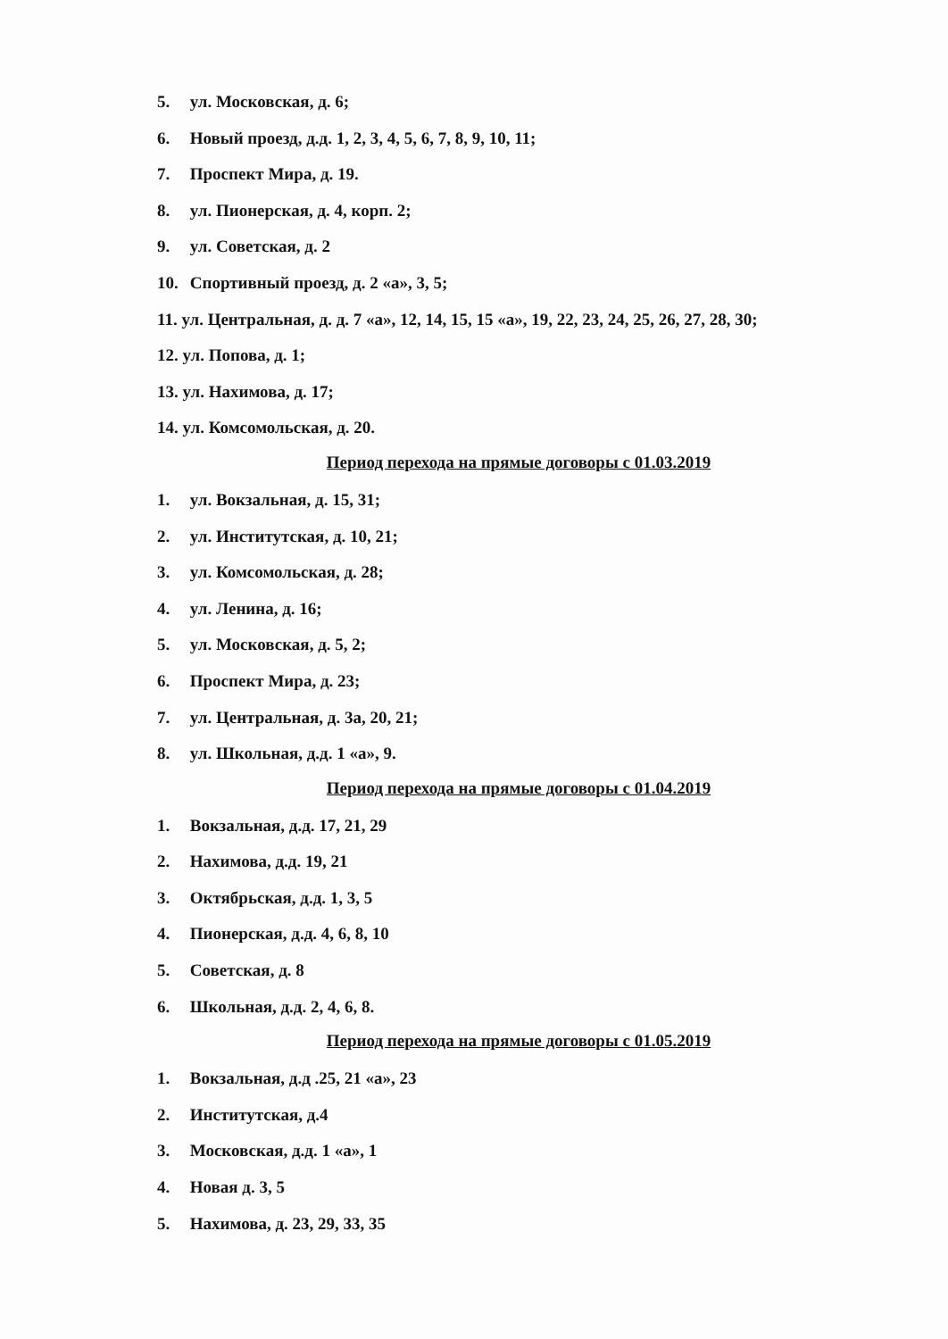5. ул. Московская, д. 6;
6. Новый проезд, д.д. 1, 2, 3, 4, 5, 6, 7, 8, 9, 10, 11;
7. Проспект Мира, д. 19.
8. ул. Пионерская, д. 4, корп. 2;
9. ул. Советская, д. 2
10. Спортивный проезд, д. 2 «а», 3, 5;
11. ул. Центральная, д. д. 7 «а», 12, 14, 15, 15 «а», 19, 22, 23, 24, 25, 26, 27, 28, 30;
12. ул. Попова, д. 1;
13. ул. Нахимова, д. 17;
14. ул. Комсомольская, д. 20.
Период перехода на прямые договоры с 01.03.2019
1. ул. Вокзальная, д. 15, 31;
2. ул. Институтская, д. 10, 21;
3. ул. Комсомольская, д. 28;
4. ул. Ленина, д. 16;
5. ул. Московская, д. 5, 2;
6. Проспект Мира, д. 23;
7. ул. Центральная, д. 3а, 20, 21;
8. ул. Школьная, д.д. 1 «а», 9.
Период перехода на прямые договоры с 01.04.2019
1. Вокзальная, д.д. 17, 21, 29
2. Нахимова, д.д. 19, 21
3. Октябрьская, д.д. 1, 3, 5
4. Пионерская, д.д. 4, 6, 8, 10
5. Советская, д. 8
6. Школьная, д.д. 2, 4, 6, 8.
Период перехода на прямые договоры с 01.05.2019
1. Вокзальная, д.д .25, 21 «а», 23
2. Институтская, д.4
3. Московская, д.д. 1 «а», 1
4. Новая д. 3, 5
5. Нахимова, д. 23, 29, 33, 35